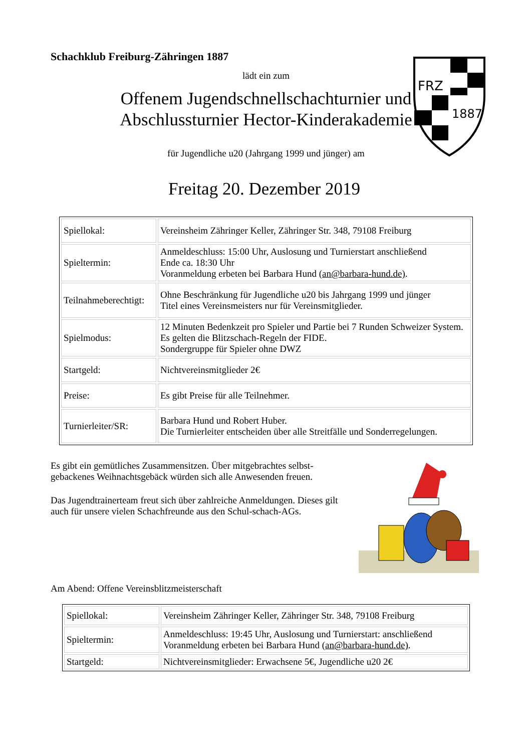FRZ
1887
Schachklub Freiburg-Zähringen 1887
lädt ein zum
Offenem Jugendschnellschachturnier und
Abschlussturnier Hector-Kinderakademie
für Jugendliche u20 (Jahrgang 1999 und jünger) am
Freitag 20. Dezember 2019
| Spiellokal: | Vereinsheim Zähringer Keller, Zähringer Str. 348, 79108 Freiburg |
| Spieltermin: | Anmeldeschluss: 15:00 Uhr, Auslosung und Turnierstart anschließend Ende ca. 18:30 Uhr Voranmeldung erbeten bei Barbara Hund (an@barbara-hund.de) . |
| Teilnahmeberechtigt: | Ohne Beschränkung für Jugendliche u20 bis Jahrgang 1999 und jünger Titel eines Vereinsmeisters nur für Vereinsmitglieder. |
| Spielmodus: | 12 Minuten Bedenkzeit pro Spieler und Partie bei 7 Runden Schweizer System. Es gelten die Blitzschach-Regeln der FIDE. Sondergruppe für Spieler ohne DWZ |
| Startgeld: | Nichtvereinsmitglieder 2€ |
| Preise: | Es gibt Preise für alle Teilnehmer. |
| Turnierleiter/SR: | Barbara Hund und Robert Huber. Die Turnierleiter entscheiden über alle Streitfälle und Sonderregelungen. |
Es gibt ein gemütliches Zusammensitzen. Über mitgebrachtes selbst-gebackenes Weihnachtsgebäck würden sich alle Anwesenden freuen.
Das Jugendtrainerteam freut sich über zahlreiche Anmeldungen. Dieses gilt auch für unsere vielen Schachfreunde aus den Schul-schach-AGs.
Am Abend: Offene Vereinsblitzmeisterschaft
| Spiellokal: | Vereinsheim Zähringer Keller, Zähringer Str. 348, 79108 Freiburg |
| Spieltermin: | Anmeldeschluss: 19:45 Uhr, Auslosung und Turnierstart: anschließend Voranmeldung erbeten bei Barbara Hund (an@barbara-hund.de) . |
| Startgeld: | Nichtvereinsmitglieder: Erwachsene 5€, Jugendliche u20 2€ |